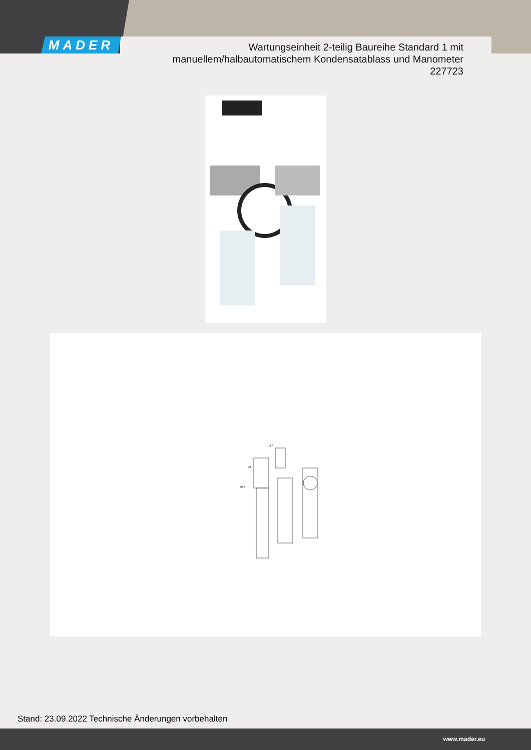MADER
Wartungseinheit 2-teilig Baureihe Standard 1 mit
manuellem/halbautomatischem Kondensatablass und Manometer
227723
117
236
98
Stand: 23.09.2022 Technische Änderungen vorbehalten
www.mader.eu